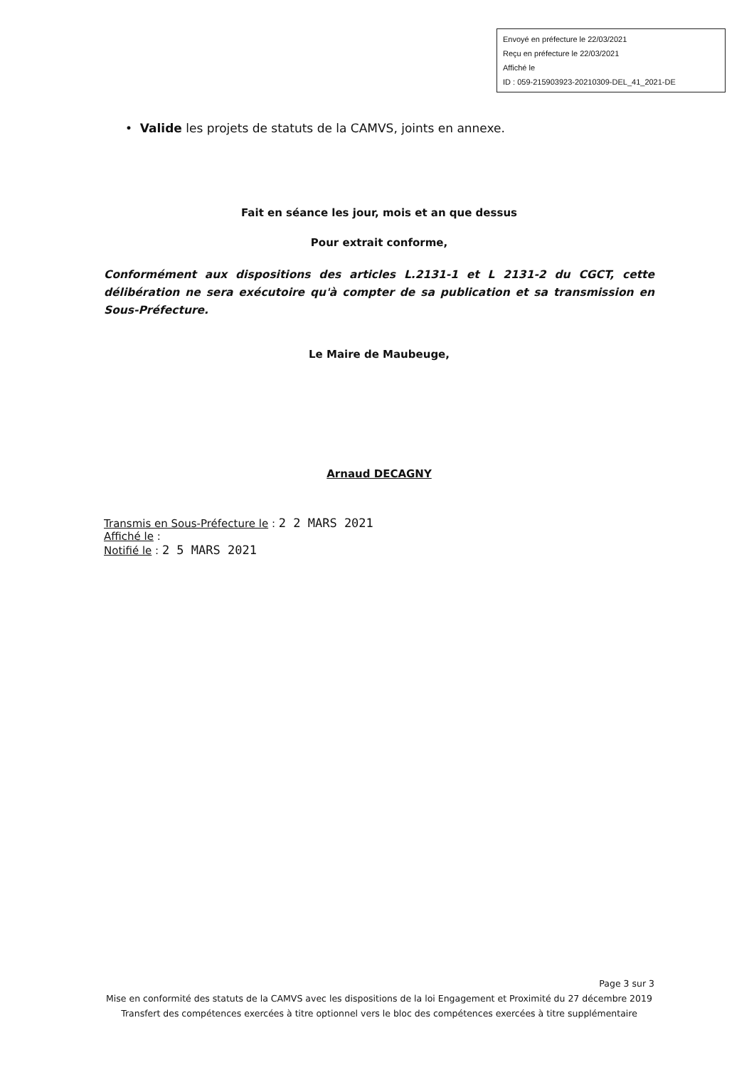Envoyé en préfecture le 22/03/2021
Reçu en préfecture le 22/03/2021
Affiché le
ID : 059-215903923-20210309-DEL_41_2021-DE
• Valide les projets de statuts de la CAMVS, joints en annexe.
Fait en séance les jour, mois et an que dessus
Pour extrait conforme,
Conformément aux dispositions des articles L.2131-1 et L 2131-2 du CGCT, cette délibération ne sera exécutoire qu'à compter de sa publication et sa transmission en Sous-Préfecture.
Le Maire de Maubeuge,
Arnaud DECAGNY
Transmis en Sous-Préfecture le : 2 2 MARS 2021
Affiché le :
Notifié le : 2 5 MARS 2021
Page 3 sur 3
Mise en conformité des statuts de la CAMVS avec les dispositions de la loi Engagement et Proximité du 27 décembre 2019
Transfert des compétences exercées à titre optionnel vers le bloc des compétences exercées à titre supplémentaire